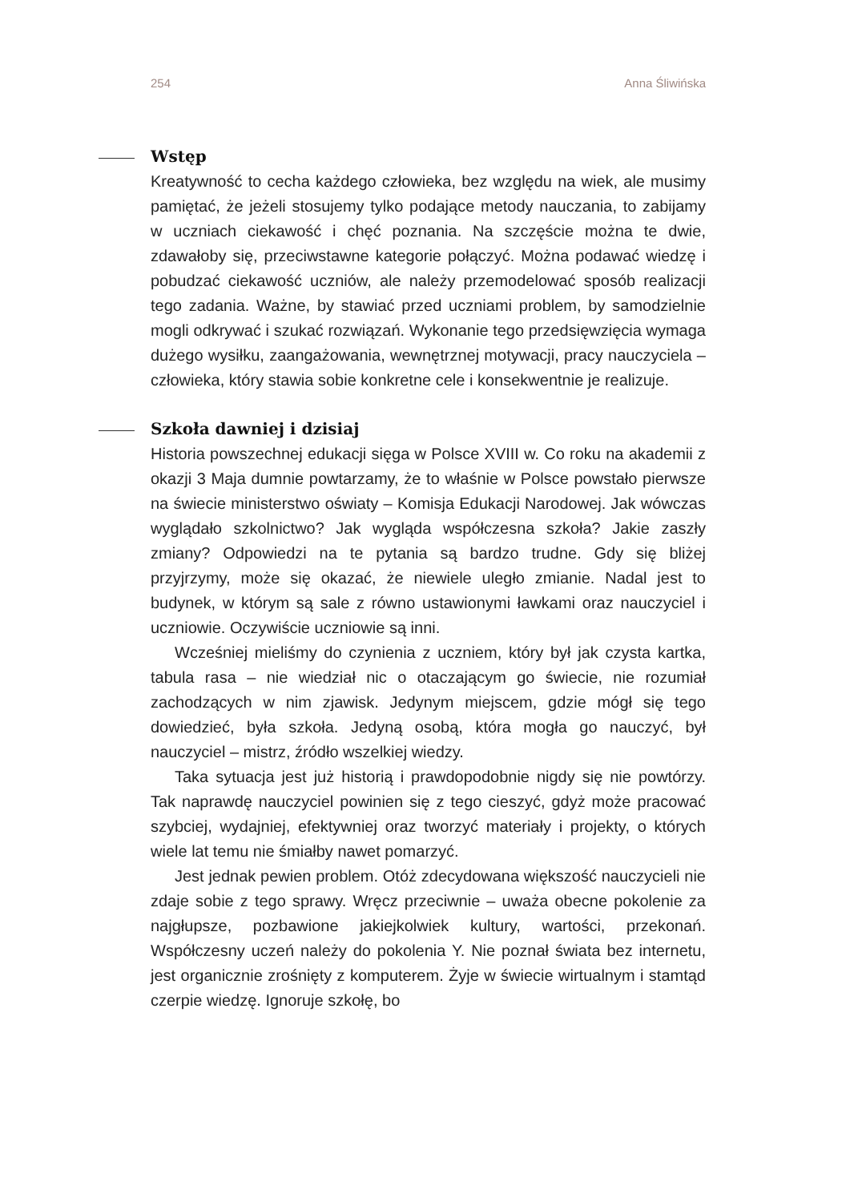254 Anna Śliwińska
Wstęp
Kreatywność to cecha każdego człowieka, bez względu na wiek, ale musimy pamiętać, że jeżeli stosujemy tylko podające metody nauczania, to zabijamy w uczniach ciekawość i chęć poznania. Na szczęście można te dwie, zdawałoby się, przeciwstawne kategorie połączyć. Można podawać wiedzę i pobudzać ciekawość uczniów, ale należy przemodelować sposób realizacji tego zadania. Ważne, by stawiać przed uczniami problem, by samodzielnie mogli odkrywać i szukać rozwiązań. Wykonanie tego przedsięwzięcia wymaga dużego wysiłku, zaangażowania, wewnętrznej motywacji, pracy nauczyciela – człowieka, który stawia sobie konkretne cele i konsekwentnie je realizuje.
Szkoła dawniej i dzisiaj
Historia powszechnej edukacji sięga w Polsce XVIII w. Co roku na akademii z okazji 3 Maja dumnie powtarzamy, że to właśnie w Polsce powstało pierwsze na świecie ministerstwo oświaty – Komisja Edukacji Narodowej. Jak wówczas wyglądało szkolnictwo? Jak wygląda współczesna szkoła? Jakie zaszły zmiany? Odpowiedzi na te pytania są bardzo trudne. Gdy się bliżej przyjrzymy, może się okazać, że niewiele uległo zmianie. Nadal jest to budynek, w którym są sale z równo ustawionymi ławkami oraz nauczyciel i uczniowie. Oczywiście uczniowie są inni.
Wcześniej mieliśmy do czynienia z uczniem, który był jak czysta kartka, tabula rasa – nie wiedział nic o otaczającym go świecie, nie rozumiał zachodzących w nim zjawisk. Jedynym miejscem, gdzie mógł się tego dowiedzieć, była szkoła. Jedyną osobą, która mogła go nauczyć, był nauczyciel – mistrz, źródło wszelkiej wiedzy.
Taka sytuacja jest już historią i prawdopodobnie nigdy się nie powtórzy. Tak naprawdę nauczyciel powinien się z tego cieszyć, gdyż może pracować szybciej, wydajniej, efektywniej oraz tworzyć materiały i projekty, o których wiele lat temu nie śmiałby nawet pomarzyć.
Jest jednak pewien problem. Otóż zdecydowana większość nauczycieli nie zdaje sobie z tego sprawy. Wręcz przeciwnie – uważa obecne pokolenie za najgłupsze, pozbawione jakiejkolwiek kultury, wartości, przekonań. Współczesny uczeń należy do pokolenia Y. Nie poznał świata bez internetu, jest organicznie zrośnięty z komputerem. Żyje w świecie wirtualnym i stamtąd czerpie wiedzę. Ignoruje szkołę, bo